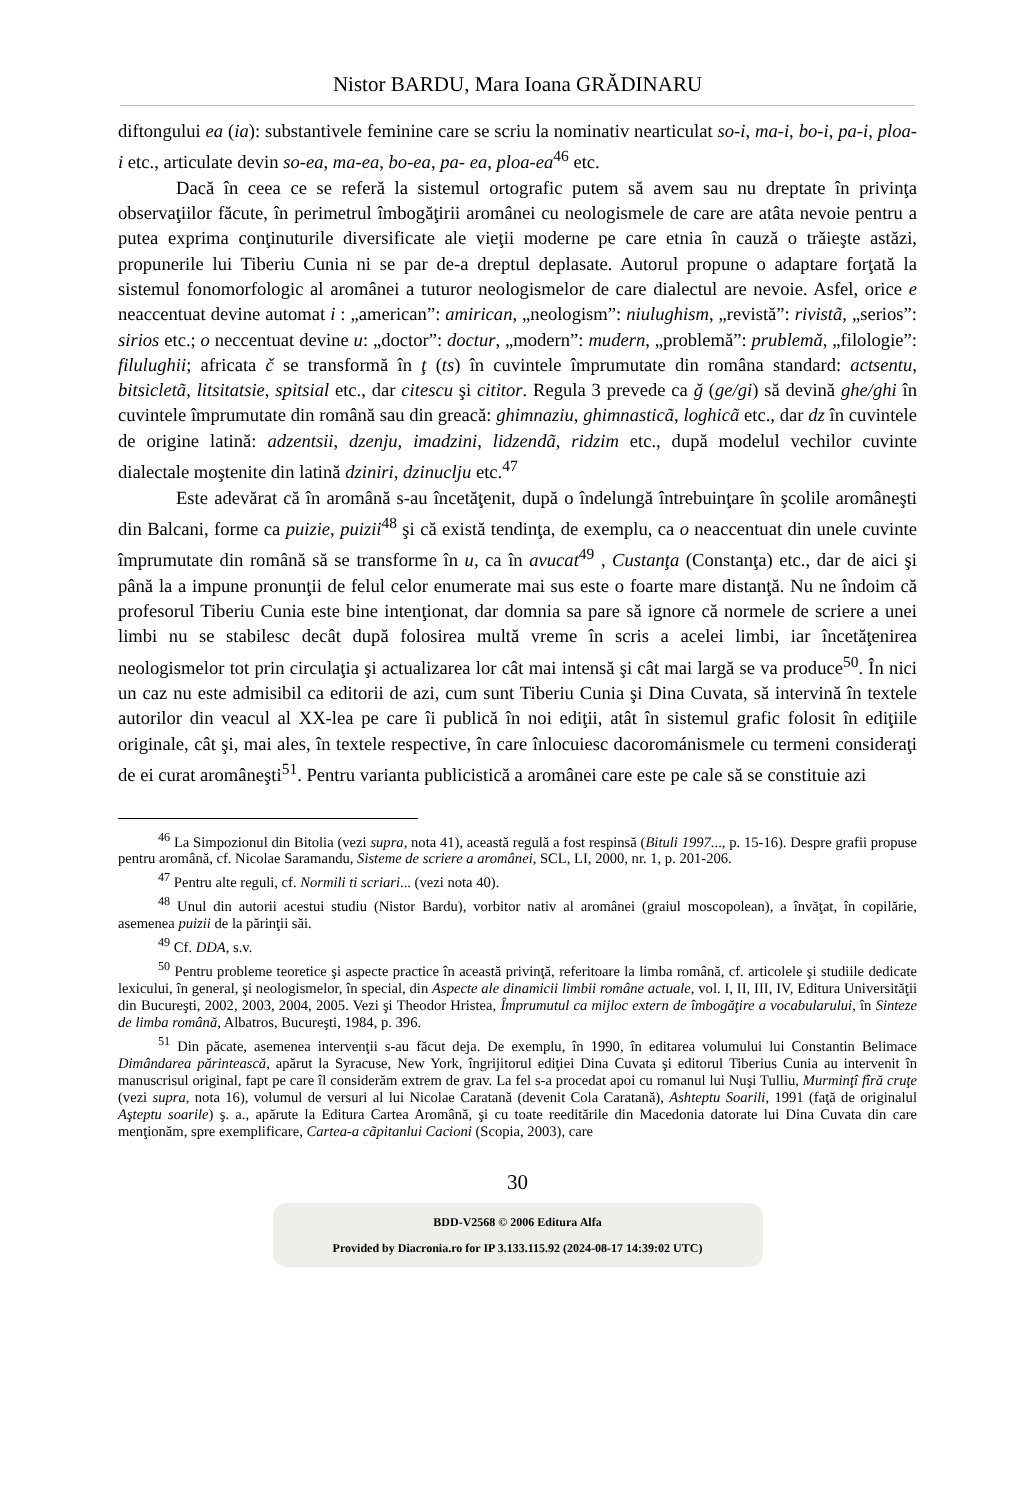Nistor BARDU, Mara Ioana GRĂDINARU
diftongului ea (ia): substantivele feminine care se scriu la nominativ nearticulat so-i, ma-i, bo-i, pa-i, ploa-i etc., articulate devin so-ea, ma-ea, bo-ea, pa- ea, ploa-ea<sup>46</sup> etc.
Dacă în ceea ce se referă la sistemul ortografic putem să avem sau nu dreptate în privinţa observaţiilor făcute, în perimetrul îmbogăţirii aromânei cu neologismele de care are atâta nevoie pentru a putea exprima conţinuturile diversificate ale vieţii moderne pe care etnia în cauză o trăieşte astăzi, propunerile lui Tiberiu Cunia ni se par de-a dreptul deplasate. Autorul propune o adaptare forţată la sistemul fonomorfologic al aromânei a tuturor neologismelor de care dialectul are nevoie. Asfel, orice e neaccentuat devine automat i : „american”: amirican, „neologism”: niulughism, „revistă”: rivistã, „serios”: sirios etc.; o neccentuat devine u: „doctor”: doctur, „modern”: mudern, „problemă”: prublemă, „filologie”: filulughii; africata č se transformă în ţ (ts) în cuvintele împrumutate din româna standard: actsentu, bitsicletã, litsitatsie, spitsial etc., dar citescu şi cititor. Regula 3 prevede ca ğ (ge/gi) să devină ghe/ghi în cuvintele împrumutate din română sau din greacă: ghimnaziu, ghimnasticã, loghicã etc., dar dz în cuvintele de origine latină: adzentsii, dzenju, imadzini, lidzendã, ridzim etc., după modelul vechilor cuvinte dialectale moştenite din latină dziniri, dzinuclju etc.<sup>47</sup>
Este adevărat că în aromână s-au încetăţenit, după o îndelungă întrebuinţare în şcolile aromâneşti din Balcani, forme ca puizie, puizii<sup>48</sup> şi că există tendinţa, de exemplu, ca o neaccentuat din unele cuvinte împrumutate din română să se transforme în u, ca în avucat<sup>49</sup> , Custanţa (Constanţa) etc., dar de aici şi până la a impune pronunţii de felul celor enumerate mai sus este o foarte mare distanţă. Nu ne îndoim că profesorul Tiberiu Cunia este bine intenţionat, dar domnia sa pare să ignore că normele de scriere a unei limbi nu se stabilesc decât după folosirea multă vreme în scris a acelei limbi, iar încetăţenirea neologismelor tot prin circulaţia şi actualizarea lor cât mai intensă şi cât mai largă se va produce<sup>50</sup>. În nici un caz nu este admisibil ca editorii de azi, cum sunt Tiberiu Cunia şi Dina Cuvata, să intervină în textele autorilor din veacul al XX-lea pe care îi publică în noi ediţii, atât în sistemul grafic folosit în ediţiile originale, cât şi, mai ales, în textele respective, în care înlocuiesc dacorománismele cu termeni consideraţi de ei curat aromâneşti<sup>51</sup>. Pentru varianta publicistică a aromânei care este pe cale să se constituie azi
<sup>46</sup> La Simpozionul din Bitolia (vezi supra, nota 41), această regulă a fost respinsă (Bituli 1997..., p. 15-16). Despre grafii propuse pentru aromână, cf. Nicolae Saramandu, Sisteme de scriere a aromânei, SCL, LI, 2000, nr. 1, p. 201-206.
<sup>47</sup> Pentru alte reguli, cf. Normili ti scriari... (vezi nota 40).
<sup>48</sup> Unul din autorii acestui studiu (Nistor Bardu), vorbitor nativ al aromânei (graiul moscopolean), a învăţat, în copilărie, asemenea puizii de la părinţii săi.
<sup>49</sup> Cf. DDA, s.v.
<sup>50</sup> Pentru probleme teoretice şi aspecte practice în această privinţă, referitoare la limba română, cf. articolele şi studiile dedicate lexicului, în general, şi neologismelor, în special, din Aspecte ale dinamicii limbii române actuale, vol. I, II, III, IV, Editura Universităţii din Bucureşti, 2002, 2003, 2004, 2005. Vezi şi Theodor Hristea, Împrumutul ca mijloc extern de îmbogăţire a vocabularului, în Sinteze de limba română, Albatros, Bucureşti, 1984, p. 396.
<sup>51</sup> Din păcate, asemenea intervenţii s-au făcut deja. De exemplu, în 1990, în editarea volumului lui Constantin Belimace Dimândarea părintească, apărut la Syracuse, New York, îngrijitorul ediţiei Dina Cuvata şi editorul Tiberius Cunia au intervenit în manuscrisul original, fapt pe care îl considerăm extrem de grav. La fel s-a procedat apoi cu romanul lui Nuşi Tulliu, Murminţî fîră cruţe (vezi supra, nota 16), volumul de versuri al lui Nicolae Caratană (devenit Cola Caratană), Ashteptu Soarili, 1991 (faţă de originalul Aşteptu soarile) ş. a., apărute la Editura Cartea Aromână, şi cu toate reeditările din Macedonia datorate lui Dina Cuvata din care menţionăm, spre exemplificare, Cartea-a cãpitanlui Cacioni (Scopia, 2003), care
30
BDD-V2568 © 2006 Editura Alfa
Provided by Diacronia.ro for IP 3.133.115.92 (2024-08-17 14:39:02 UTC)